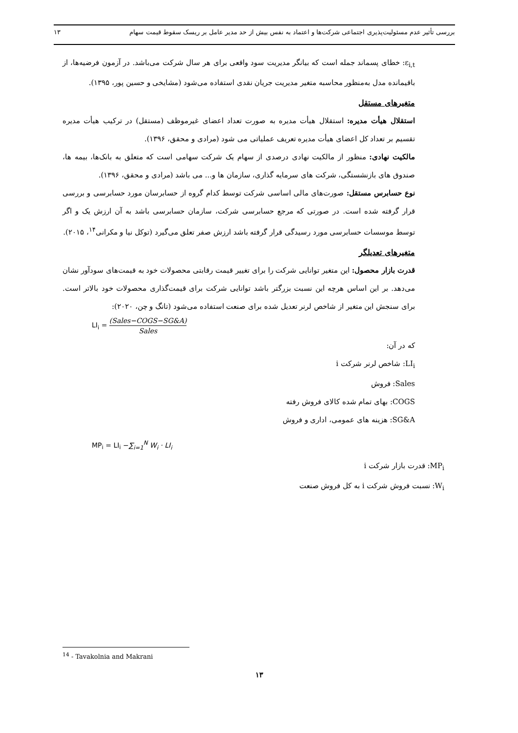بررسی تأثیر عدم مسئولیت‌پذیری اجتماعی شرکت‌ها و اعتماد به نفس بیش از حد مدیر عامل بر ریسک سقوط قیمت سهام ۱۳
ε<sub>i,t</sub>: خطای پسماند جمله است که بیانگر مدیریت سود واقعی برای هر سال شرکت می‌باشد. در آزمون فرضیه‌ها، از باقیمانده مدل به‌منظور محاسبه متغیر مدیریت جریان نقدی استفاده می‌شود (مشایخی و حسین پور، ۱۳۹۵).
متغیرهای مستقل
استقلال هیأت مدیره: استقلال هیأت مدیره به صورت تعداد اعضای غیرموظف (مستقل) در ترکیب هیأت مدیره تقسیم بر تعداد کل اعضای هیأت مدیره تعریف عملیاتی می شود (مرادی و محقق، ۱۳۹۶).
مالکیت نهادی: منظور از مالکیت نهادی درصدی از سهام یک شرکت سهامی است که متعلق به بانک‌ها، بیمه ها، صندوق های بازنشستگی، شرکت های سرمایه گذاری، سازمان ها و... می باشد (مرادی و محقق، ۱۳۹۶).
نوع حسابرس مستقل: صورت‌های مالی اساسی شرکت توسط کدام گروه از حسابرسان مورد حسابرسی و بررسی قرار گرفته شده است. در صورتی که مرجع حسابرسی شرکت، سازمان حسابرسی باشد به آن ارزش یک و اگر توسط موسسات حسابرسی مورد رسیدگی قرار گرفته باشد ارزش صفر تعلق می‌گیرد (توکل نیا و مکرانی<sup>۱۴</sup>، ۲۰۱۵).
متغیرهای تعدیلگر
قدرت بازار محصول: این متغیر توانایی شرکت را برای تغییر قیمت رقابتی محصولات خود به قیمت‌های سودآور نشان می‌دهد. بر این اساس هرچه این نسبت بزرگتر باشد توانایی شرکت برای قیمت‌گذاری محصولات خود بالاتر است. برای سنجش این متغیر از شاخص لرنر تعدیل شده برای صنعت استفاده می‌شود (تانگ و چن، ۲۰۲۰):
LI<sub>i</sub> = (Sales−COGS−SG&A) Sales
که در آن:
LI<sub>i</sub>: شاخص لرنر شرکت i
Sales: فروش
COGS: بهای تمام شده کالای فروش رفته
SG&A: هزینه های عمومی، اداری و فروش
MP<sub>i</sub> = LI<sub>i</sub> −∑<sub>i=1</sub><sup>N</sup> W<sub>i</sub> · LI<sub>i</sub>
MP<sub>i</sub>: قدرت بازار شرکت i
W<sub>i</sub>: نسبت فروش شرکت i به کل فروش صنعت
<sup>14</sup> - Tavakolnia and Makrani
۱۳